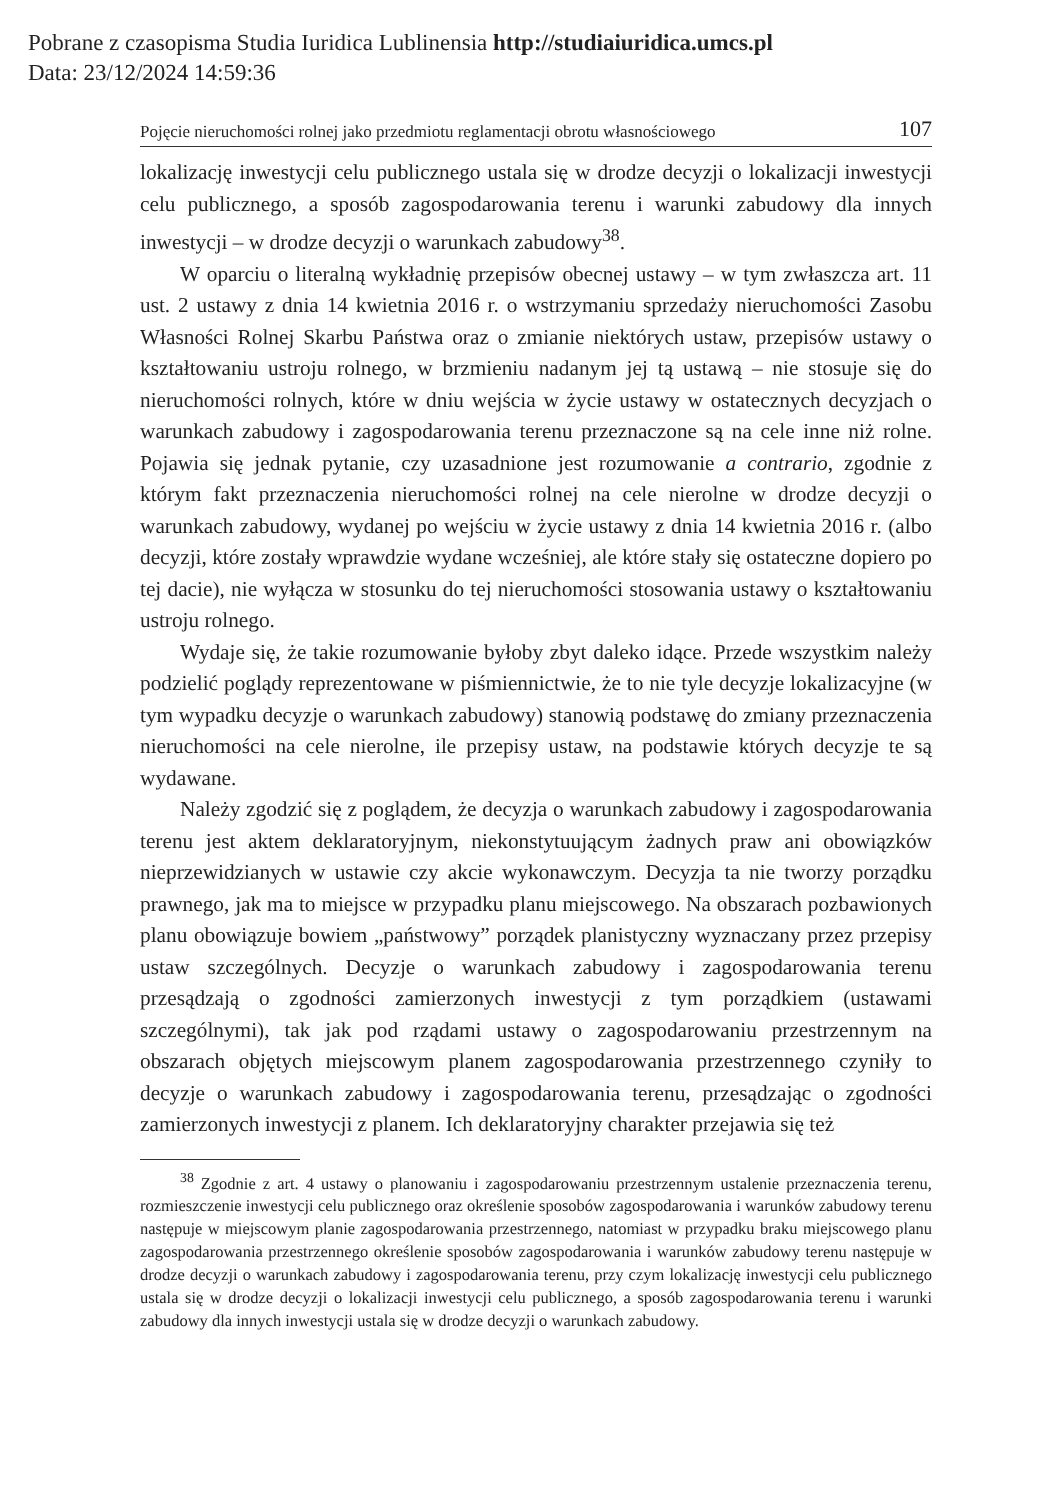Pobrane z czasopisma Studia Iuridica Lublinensia http://studiaiuridica.umcs.pl
Data: 23/12/2024 14:59:36
Pojęcie nieruchomości rolnej jako przedmiotu reglamentacji obrotu własnościowego 107
lokalizację inwestycji celu publicznego ustala się w drodze decyzji o lokalizacji inwestycji celu publicznego, a sposób zagospodarowania terenu i warunki zabudowy dla innych inwestycji – w drodze decyzji o warunkach zabudowy<sup>38</sup>.
W oparciu o literalną wykładnię przepisów obecnej ustawy – w tym zwłaszcza art. 11 ust. 2 ustawy z dnia 14 kwietnia 2016 r. o wstrzymaniu sprzedaży nieruchomości Zasobu Własności Rolnej Skarbu Państwa oraz o zmianie niektórych ustaw, przepisów ustawy o kształtowaniu ustroju rolnego, w brzmieniu nadanym jej tą ustawą – nie stosuje się do nieruchomości rolnych, które w dniu wejścia w życie ustawy w ostatecznych decyzjach o warunkach zabudowy i zagospodarowania terenu przeznaczone są na cele inne niż rolne. Pojawia się jednak pytanie, czy uzasadnione jest rozumowanie a contrario, zgodnie z którym fakt przeznaczenia nieruchomości rolnej na cele nierolne w drodze decyzji o warunkach zabudowy, wydanej po wejściu w życie ustawy z dnia 14 kwietnia 2016 r. (albo decyzji, które zostały wprawdzie wydane wcześniej, ale które stały się ostateczne dopiero po tej dacie), nie wyłącza w stosunku do tej nieruchomości stosowania ustawy o kształtowaniu ustroju rolnego.
Wydaje się, że takie rozumowanie byłoby zbyt daleko idące. Przede wszystkim należy podzielić poglądy reprezentowane w piśmiennictwie, że to nie tyle decyzje lokalizacyjne (w tym wypadku decyzje o warunkach zabudowy) stanowią podstawę do zmiany przeznaczenia nieruchomości na cele nierolne, ile przepisy ustaw, na podstawie których decyzje te są wydawane.
Należy zgodzić się z poglądem, że decyzja o warunkach zabudowy i zagospodarowania terenu jest aktem deklaratoryjnym, niekonstytuującym żadnych praw ani obowiązków nieprzewidzianych w ustawie czy akcie wykonawczym. Decyzja ta nie tworzy porządku prawnego, jak ma to miejsce w przypadku planu miejscowego. Na obszarach pozbawionych planu obowiązuje bowiem „państwowy” porządek planistyczny wyznaczany przez przepisy ustaw szczególnych. Decyzje o warunkach zabudowy i zagospodarowania terenu przesądzają o zgodności zamierzonych inwestycji z tym porządkiem (ustawami szczególnymi), tak jak pod rządami ustawy o zagospodarowaniu przestrzennym na obszarach objętych miejscowym planem zagospodarowania przestrzennego czyniły to decyzje o warunkach zabudowy i zagospodarowania terenu, przesądzając o zgodności zamierzonych inwestycji z planem. Ich deklaratoryjny charakter przejawia się też
<sup>38</sup> Zgodnie z art. 4 ustawy o planowaniu i zagospodarowaniu przestrzennym ustalenie przeznaczenia terenu, rozmieszczenie inwestycji celu publicznego oraz określenie sposobów zagospodarowania i warunków zabudowy terenu następuje w miejscowym planie zagospodarowania przestrzennego, natomiast w przypadku braku miejscowego planu zagospodarowania przestrzennego określenie sposobów zagospodarowania i warunków zabudowy terenu następuje w drodze decyzji o warunkach zabudowy i zagospodarowania terenu, przy czym lokalizację inwestycji celu publicznego ustala się w drodze decyzji o lokalizacji inwestycji celu publicznego, a sposób zagospodarowania terenu i warunki zabudowy dla innych inwestycji ustala się w drodze decyzji o warunkach zabudowy.